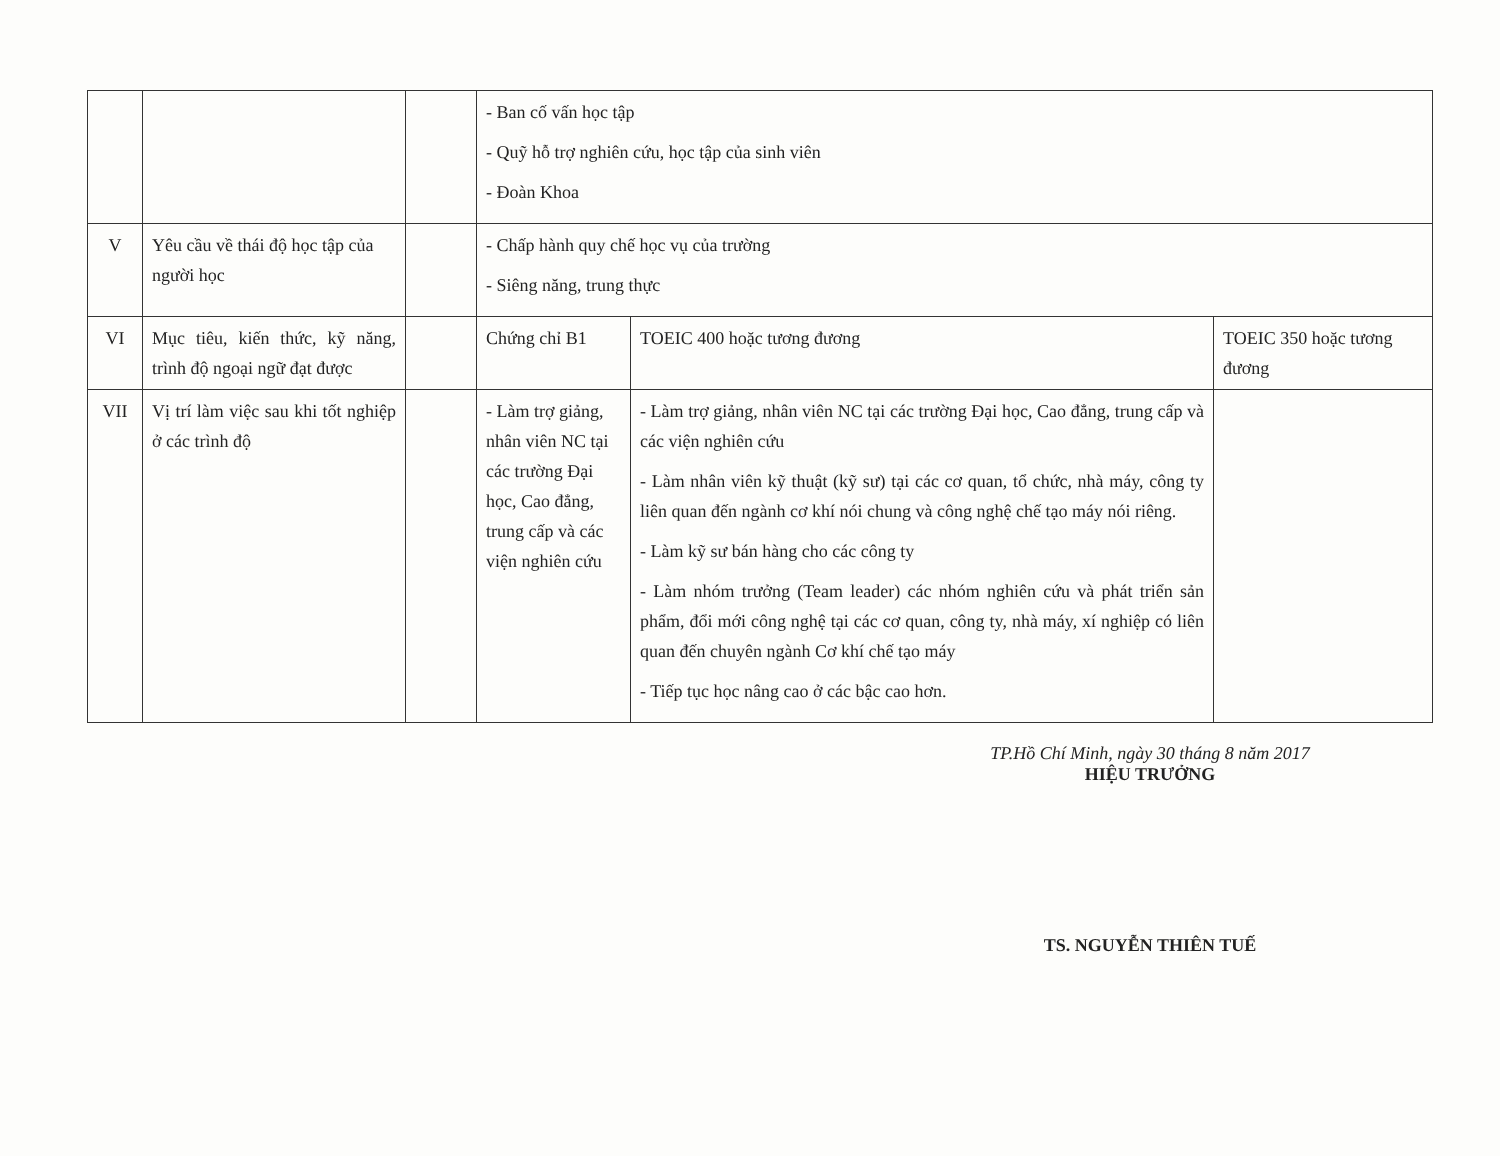| | | | - Ban cố vấn học tập - Quỹ hỗ trợ nghiên cứu, học tập của sinh viên - Đoàn Khoa | | |
| V | Yêu cầu về thái độ học tập của người học | | - Chấp hành quy chế học vụ của trường - Siêng năng, trung thực | | |
| VI | Mục tiêu, kiến thức, kỹ năng, trình độ ngoại ngữ đạt được | | Chứng chỉ B1 | TOEIC 400 hoặc tương đương | TOEIC 350 hoặc tương đương |
| VII | Vị trí làm việc sau khi tốt nghiệp ở các trình độ | | - Làm trợ giảng, nhân viên NC tại các trường Đại học, Cao đẳng, trung cấp và các viện nghiên cứu | - Làm trợ giảng, nhân viên NC tại các trường Đại học, Cao đẳng, trung cấp và các viện nghiên cứu - Làm nhân viên kỹ thuật (kỹ sư) tại các cơ quan, tổ chức, nhà máy, công ty liên quan đến ngành cơ khí nói chung và công nghệ chế tạo máy nói riêng. - Làm kỹ sư bán hàng cho các công ty - Làm nhóm trưởng (Team leader) các nhóm nghiên cứu và phát triển sản phẩm, đổi mới công nghệ tại các cơ quan, công ty, nhà máy, xí nghiệp có liên quan đến chuyên ngành Cơ khí chế tạo máy - Tiếp tục học nâng cao ở các bậc cao hơn. | |
TP.Hồ Chí Minh, ngày 30 tháng 8 năm 2017
HIỆU TRƯỞNG
TS. NGUYỄN THIÊN TUẾ